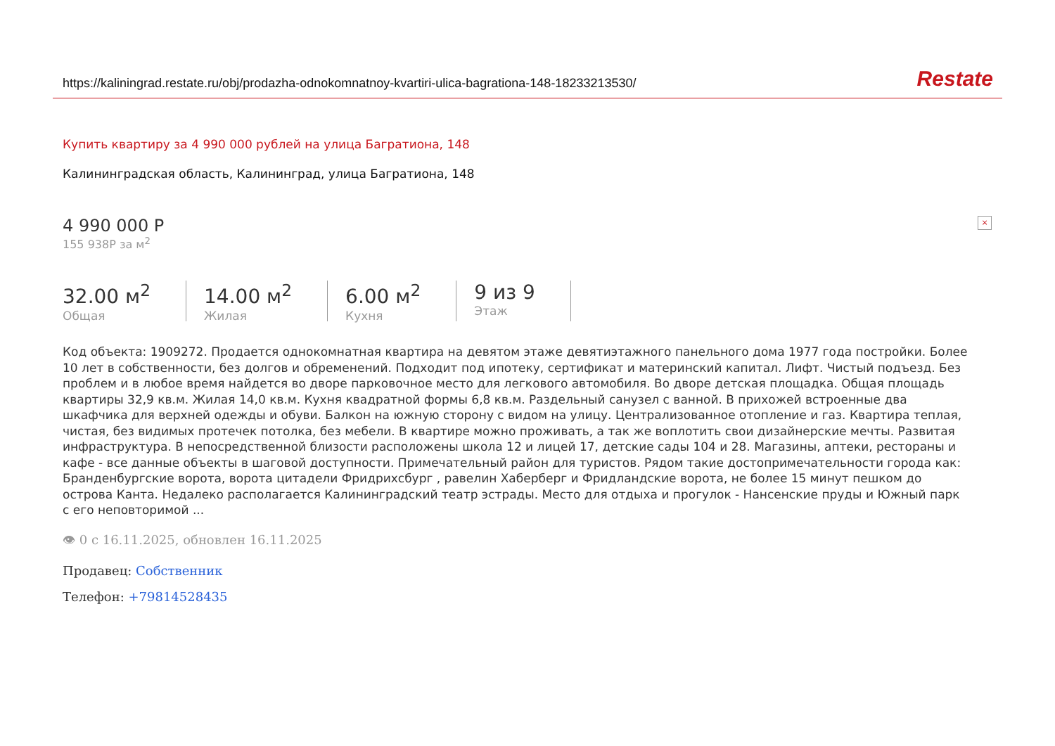https://kaliningrad.restate.ru/obj/prodazha-odnokomnatnoy-kvartiri-ulica-bagrationa-148-18233213530/
Restate
Купить квартиру за 4 990 000 рублей на улица Багратиона, 148
Калининградская область, Калининград, улица Багратиона, 148
4 990 000 Р
155 938Р за м<sup>2</sup>
×
32.00 м<sup>2</sup>
Общая
14.00 м<sup>2</sup>
Жилая
6.00 м<sup>2</sup>
Кухня
9 из 9
Этаж
Код объекта: 1909272. Продается однокомнатная квартира на девятом этаже девятиэтажного панельного дома 1977 года постройки. Более 10 лет в собственности, без долгов и обременений. Подходит под ипотеку, сертификат и материнский капитал. Лифт. Чистый подъезд. Без проблем и в любое время найдется во дворе парковочное место для легкового автомобиля. Во дворе детская площадка. Общая площадь квартиры 32,9 кв.м. Жилая 14,0 кв.м. Кухня квадратной формы 6,8 кв.м. Раздельный санузел с ванной. В прихожей встроенные два шкафчика для верхней одежды и обуви. Балкон на южную сторону с видом на улицу. Централизованное отопление и газ. Квартира теплая, чистая, без видимых протечек потолка, без мебели. В квартире можно проживать, а так же воплотить свои дизайнерские мечты. Развитая инфраструктура. В непосредственной близости расположены школа 12 и лицей 17, детские сады 104 и 28. Магазины, аптеки, рестораны и кафе - все данные объекты в шаговой доступности. Примечательный район для туристов. Рядом такие достопримечательности города как: Бранденбургские ворота, ворота цитадели Фридрихсбург , равелин Хаберберг и Фридландские ворота, не более 15 минут пешком до острова Канта. Недалеко располагается Калининградский театр эстрады. Место для отдыха и прогулок - Нансенские пруды и Южный парк с его неповторимой ...
👁 0 с 16.11.2025, обновлен 16.11.2025
Продавец: Собственник
Телефон: +79814528435